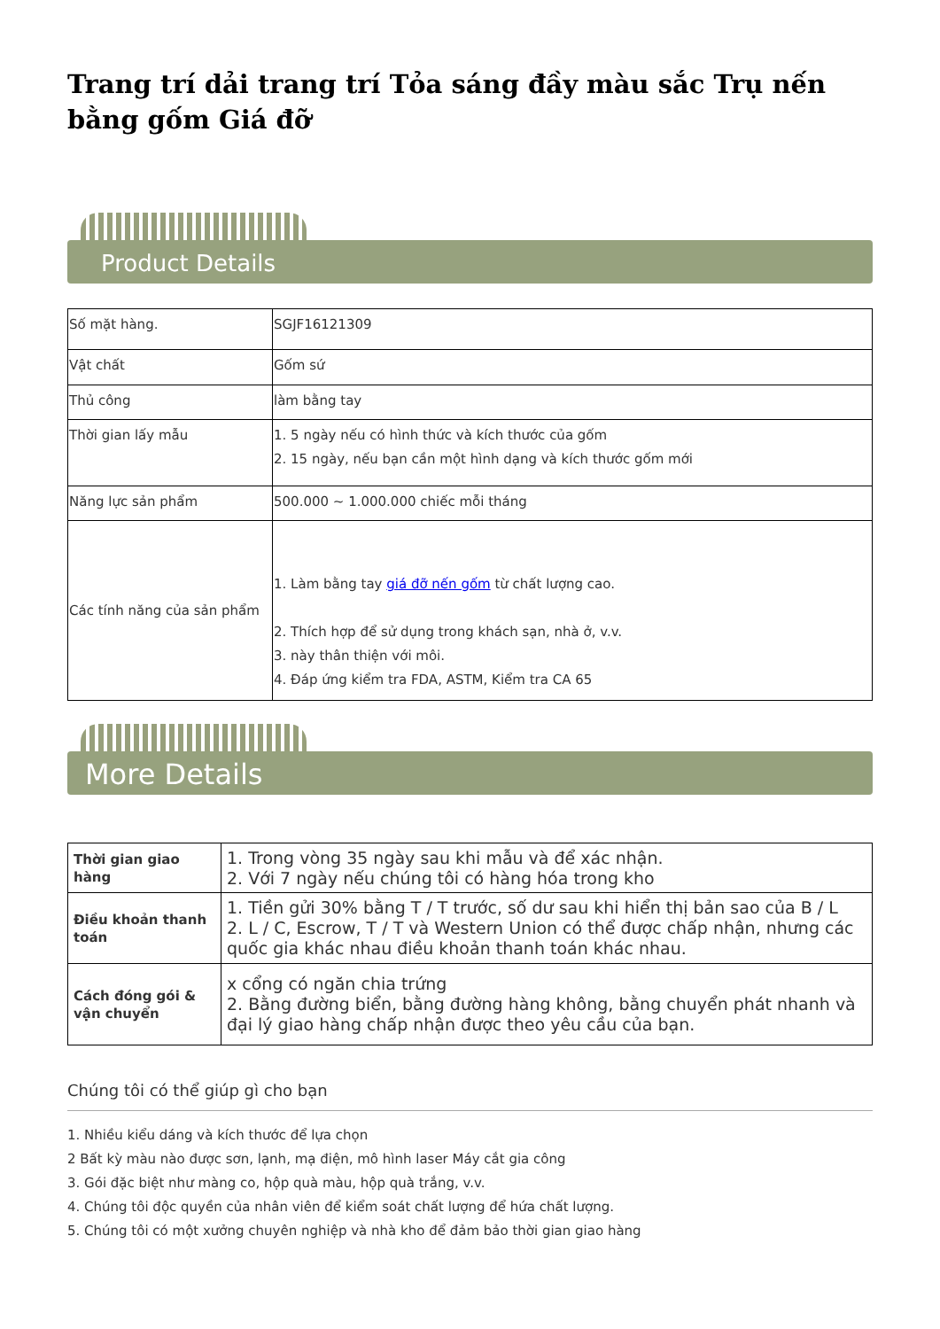Trang trí dải trang trí Tỏa sáng đầy màu sắc Trụ nến bằng gốm Giá đỡ
Product Details
| Số mặt hàng. | SGJF16121309 |
| Vật chất | Gốm sứ |
| Thủ công | làm bằng tay |
| Thời gian lấy mẫu | 1. 5 ngày nếu có hình thức và kích thước của gốm 2. 15 ngày, nếu bạn cần một hình dạng và kích thước gốm mới |
| Năng lực sản phẩm | 500.000 ~ 1.000.000 chiếc mỗi tháng |
| Các tính năng của sản phẩm | 1. Làm bằng tay giá đỡ nến gốm từ chất lượng cao. 2. Thích hợp để sử dụng trong khách sạn, nhà ở, v.v. 3. này thân thiện với môi. 4. Đáp ứng kiểm tra FDA, ASTM, Kiểm tra CA 65 |
More Details
| Thời gian giao hàng | 1. Trong vòng 35 ngày sau khi mẫu và để xác nhận. 2. Với 7 ngày nếu chúng tôi có hàng hóa trong kho |
| Điều khoản thanh toán | 1. Tiền gửi 30% bằng T / T trước, số dư sau khi hiển thị bản sao của B / L 2. L / C, Escrow, T / T và Western Union có thể được chấp nhận, nhưng các quốc gia khác nhau điều khoản thanh toán khác nhau. |
| Cách đóng gói & vận chuyển | x cổng có ngăn chia trứng 2. Bằng đường biển, bằng đường hàng không, bằng chuyển phát nhanh và đại lý giao hàng chấp nhận được theo yêu cầu của bạn. |
Chúng tôi có thể giúp gì cho bạn
1. Nhiều kiểu dáng và kích thước để lựa chọn
2 Bất kỳ màu nào được sơn, lạnh, mạ điện, mô hình laser Máy cắt gia công
3. Gói đặc biệt như màng co, hộp quà màu, hộp quà trắng, v.v.
4. Chúng tôi độc quyền của nhân viên để kiểm soát chất lượng để hứa chất lượng.
5. Chúng tôi có một xưởng chuyên nghiệp và nhà kho để đảm bảo thời gian giao hàng